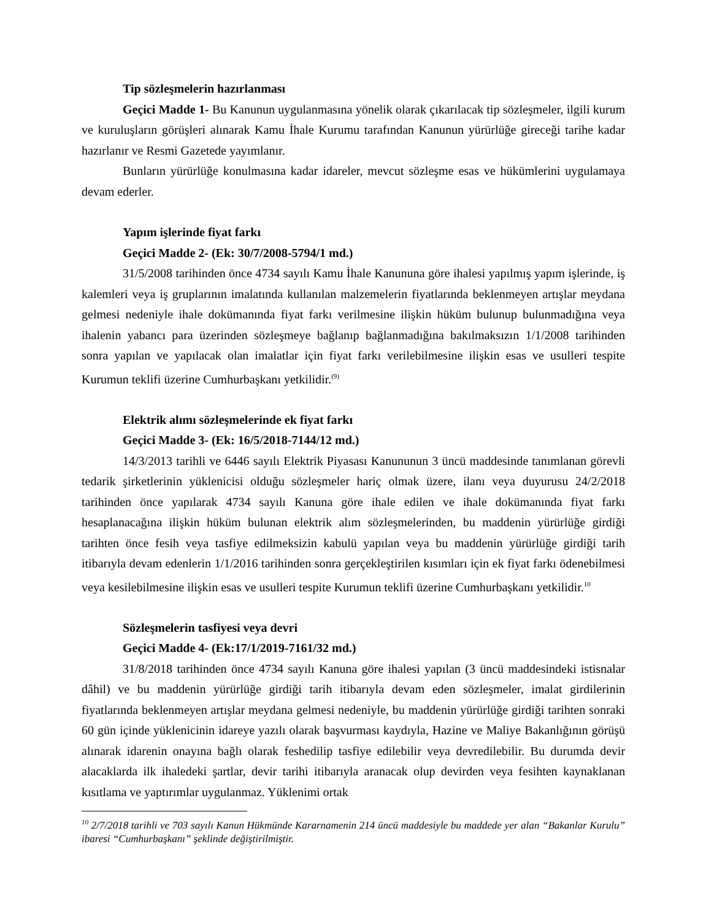Tip sözleşmelerin hazırlanması
Geçici Madde 1- Bu Kanunun uygulanmasına yönelik olarak çıkarılacak tip sözleşmeler, ilgili kurum ve kuruluşların görüşleri alınarak Kamu İhale Kurumu tarafından Kanunun yürürlüğe gireceği tarihe kadar hazırlanır ve Resmi Gazetede yayımlanır.
Bunların yürürlüğe konulmasına kadar idareler, mevcut sözleşme esas ve hükümlerini uygulamaya devam ederler.
Yapım işlerinde fiyat farkı
Geçici Madde 2- (Ek: 30/7/2008-5794/1 md.)
31/5/2008 tarihinden önce 4734 sayılı Kamu İhale Kanununa göre ihalesi yapılmış yapım işlerinde, iş kalemleri veya iş gruplarının imalatında kullanılan malzemelerin fiyatlarında beklenmeyen artışlar meydana gelmesi nedeniyle ihale dokümanında fiyat farkı verilmesine ilişkin hüküm bulunup bulunmadığına veya ihalenin yabancı para üzerinden sözleşmeye bağlanıp bağlanmadığına bakılmaksızın 1/1/2008 tarihinden sonra yapılan ve yapılacak olan imalatlar için fiyat farkı verilebilmesine ilişkin esas ve usulleri tespite Kurumun teklifi üzerine Cumhurbaşkanı yetkilidir.<sup>(9)</sup>
Elektrik alımı sözleşmelerinde ek fiyat farkı
Geçici Madde 3- (Ek: 16/5/2018-7144/12 md.)
14/3/2013 tarihli ve 6446 sayılı Elektrik Piyasası Kanununun 3 üncü maddesinde tanımlanan görevli tedarik şirketlerinin yüklenicisi olduğu sözleşmeler hariç olmak üzere, ilanı veya duyurusu 24/2/2018 tarihinden önce yapılarak 4734 sayılı Kanuna göre ihale edilen ve ihale dokümanında fiyat farkı hesaplanacağına ilişkin hüküm bulunan elektrik alım sözleşmelerinden, bu maddenin yürürlüğe girdiği tarihten önce fesih veya tasfiye edilmeksizin kabulü yapılan veya bu maddenin yürürlüğe girdiği tarih itibarıyla devam edenlerin 1/1/2016 tarihinden sonra gerçekleştirilen kısımları için ek fiyat farkı ödenebilmesi veya kesilebilmesine ilişkin esas ve usulleri tespite Kurumun teklifi üzerine Cumhurbaşkanı yetkilidir.<sup>10</sup>
Sözleşmelerin tasfiyesi veya devri
Geçici Madde 4- (Ek:17/1/2019-7161/32 md.)
31/8/2018 tarihinden önce 4734 sayılı Kanuna göre ihalesi yapılan (3 üncü maddesindeki istisnalar dâhil) ve bu maddenin yürürlüğe girdiği tarih itibarıyla devam eden sözleşmeler, imalat girdilerinin fiyatlarında beklenmeyen artışlar meydana gelmesi nedeniyle, bu maddenin yürürlüğe girdiği tarihten sonraki 60 gün içinde yüklenicinin idareye yazılı olarak başvurması kaydıyla, Hazine ve Maliye Bakanlığının görüşü alınarak idarenin onayına bağlı olarak feshedilip tasfiye edilebilir veya devredilebilir. Bu durumda devir alacaklarda ilk ihaledeki şartlar, devir tarihi itibarıyla aranacak olup devirden veya fesihten kaynaklanan kısıtlama ve yaptırımlar uygulanmaz. Yüklenimi ortak
<sup>10</sup> 2/7/2018 tarihli ve 703 sayılı Kanun Hükmünde Kararnamenin 214 üncü maddesiyle bu maddede yer alan “Bakanlar Kurulu” ibaresi “Cumhurbaşkanı” şeklinde değiştirilmiştir.